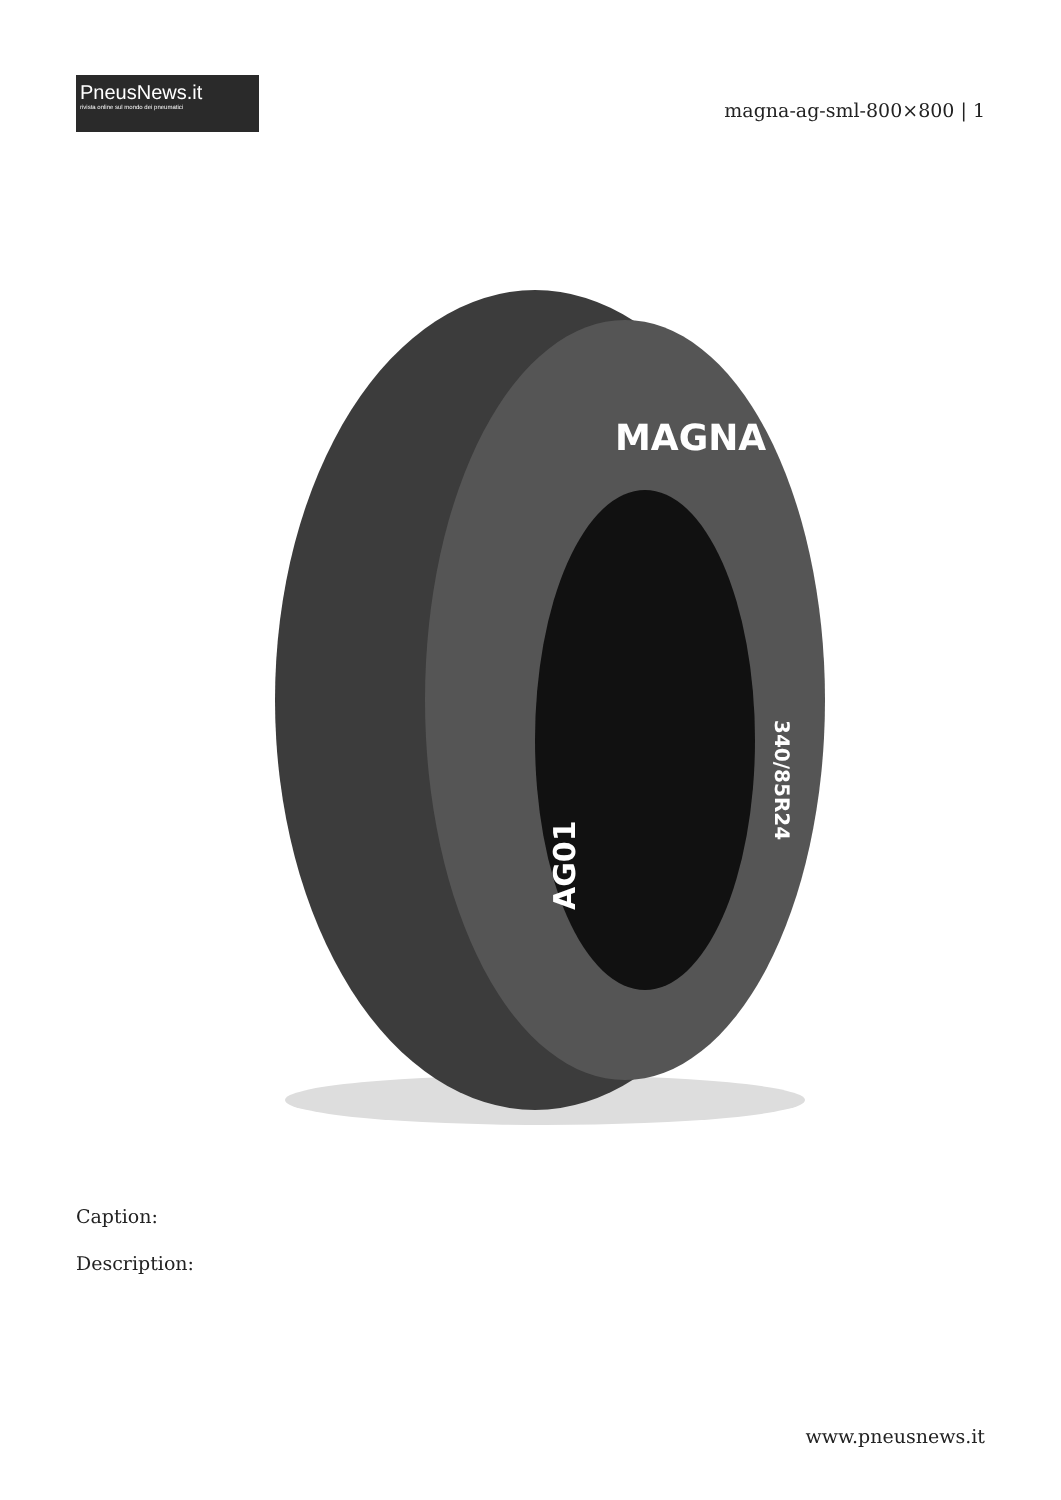PneusNews.it
rivista online sul mondo dei pneumatici
magna-ag-sml-800×800 | 1
MAGNA
AG01
340/85R24
Caption:
Description:
www.pneusnews.it